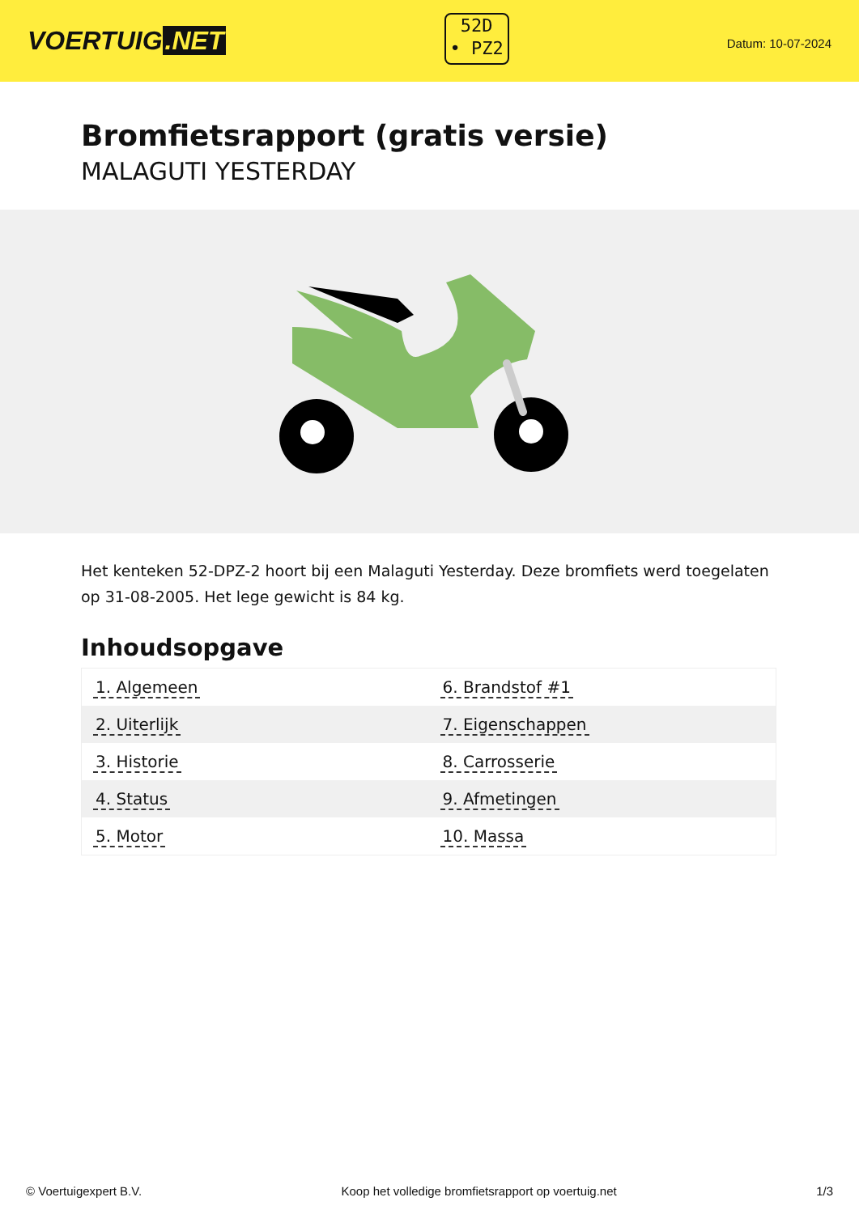VOERTUIG.NET
52D
• PZ2
Datum: 10-07-2024
Bromfietsrapport (gratis versie)
MALAGUTI YESTERDAY
Het kenteken 52-DPZ-2 hoort bij een Malaguti Yesterday. Deze bromfiets werd toegelaten op 31-08-2005. Het lege gewicht is 84 kg.
Inhoudsopgave
| 1. Algemeen | 6. Brandstof #1 |
| 2. Uiterlijk | 7. Eigenschappen |
| 3. Historie | 8. Carrosserie |
| 4. Status | 9. Afmetingen |
| 5. Motor | 10. Massa |
© Voertuigexpert B.V. Koop het volledige bromfietsrapport op voertuig.net 1/3